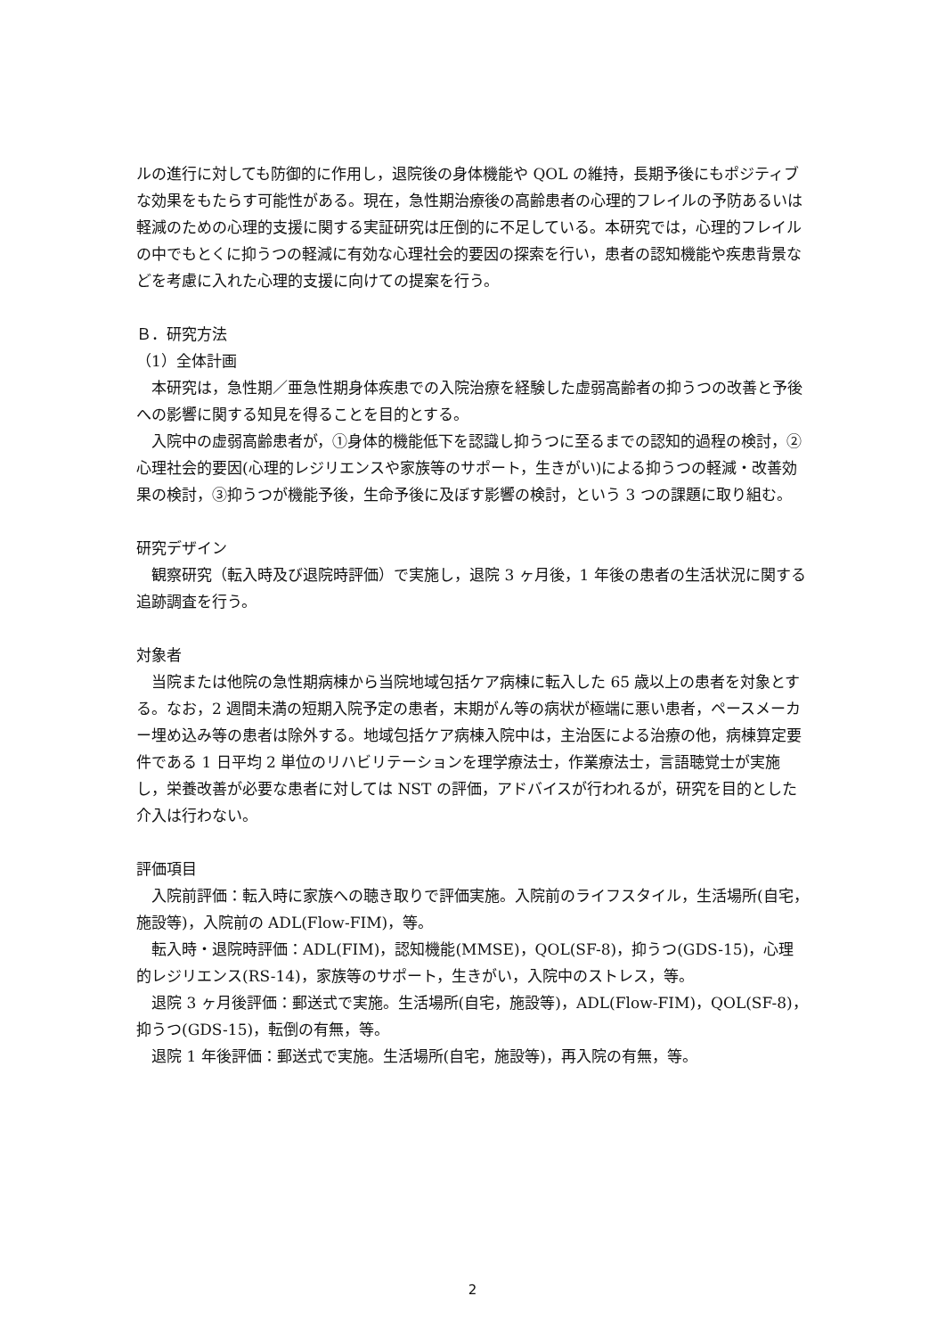ルの進行に対しても防御的に作用し，退院後の身体機能や QOL の維持，長期予後にもポジティブな効果をもたらす可能性がある。現在，急性期治療後の高齢患者の心理的フレイルの予防あるいは軽減のための心理的支援に関する実証研究は圧倒的に不足している。本研究では，心理的フレイルの中でもとくに抑うつの軽減に有効な心理社会的要因の探索を行い，患者の認知機能や疾患背景などを考慮に入れた心理的支援に向けての提案を行う。
Ｂ．研究方法
（1）全体計画
本研究は，急性期／亜急性期身体疾患での入院治療を経験した虚弱高齢者の抑うつの改善と予後への影響に関する知見を得ることを目的とする。
入院中の虚弱高齢患者が，①身体的機能低下を認識し抑うつに至るまでの認知的過程の検討，②心理社会的要因(心理的レジリエンスや家族等のサポート，生きがい)による抑うつの軽減・改善効果の検討，③抑うつが機能予後，生命予後に及ぼす影響の検討，という 3 つの課題に取り組む。
研究デザイン
観察研究（転入時及び退院時評価）で実施し，退院 3 ヶ月後，1 年後の患者の生活状況に関する追跡調査を行う。
対象者
当院または他院の急性期病棟から当院地域包括ケア病棟に転入した 65 歳以上の患者を対象とする。なお，2 週間未満の短期入院予定の患者，末期がん等の病状が極端に悪い患者，ペースメーカー埋め込み等の患者は除外する。地域包括ケア病棟入院中は，主治医による治療の他，病棟算定要件である 1 日平均 2 単位のリハビリテーションを理学療法士，作業療法士，言語聴覚士が実施し，栄養改善が必要な患者に対しては NST の評価，アドバイスが行われるが，研究を目的とした介入は行わない。
評価項目
入院前評価：転入時に家族への聴き取りで評価実施。入院前のライフスタイル，生活場所(自宅，施設等)，入院前の ADL(Flow-FIM)，等。
転入時・退院時評価：ADL(FIM)，認知機能(MMSE)，QOL(SF-8)，抑うつ(GDS-15)，心理的レジリエンス(RS-14)，家族等のサポート，生きがい，入院中のストレス，等。
退院 3 ヶ月後評価：郵送式で実施。生活場所(自宅，施設等)，ADL(Flow-FIM)，QOL(SF-8)，抑うつ(GDS-15)，転倒の有無，等。
退院 1 年後評価：郵送式で実施。生活場所(自宅，施設等)，再入院の有無，等。
2